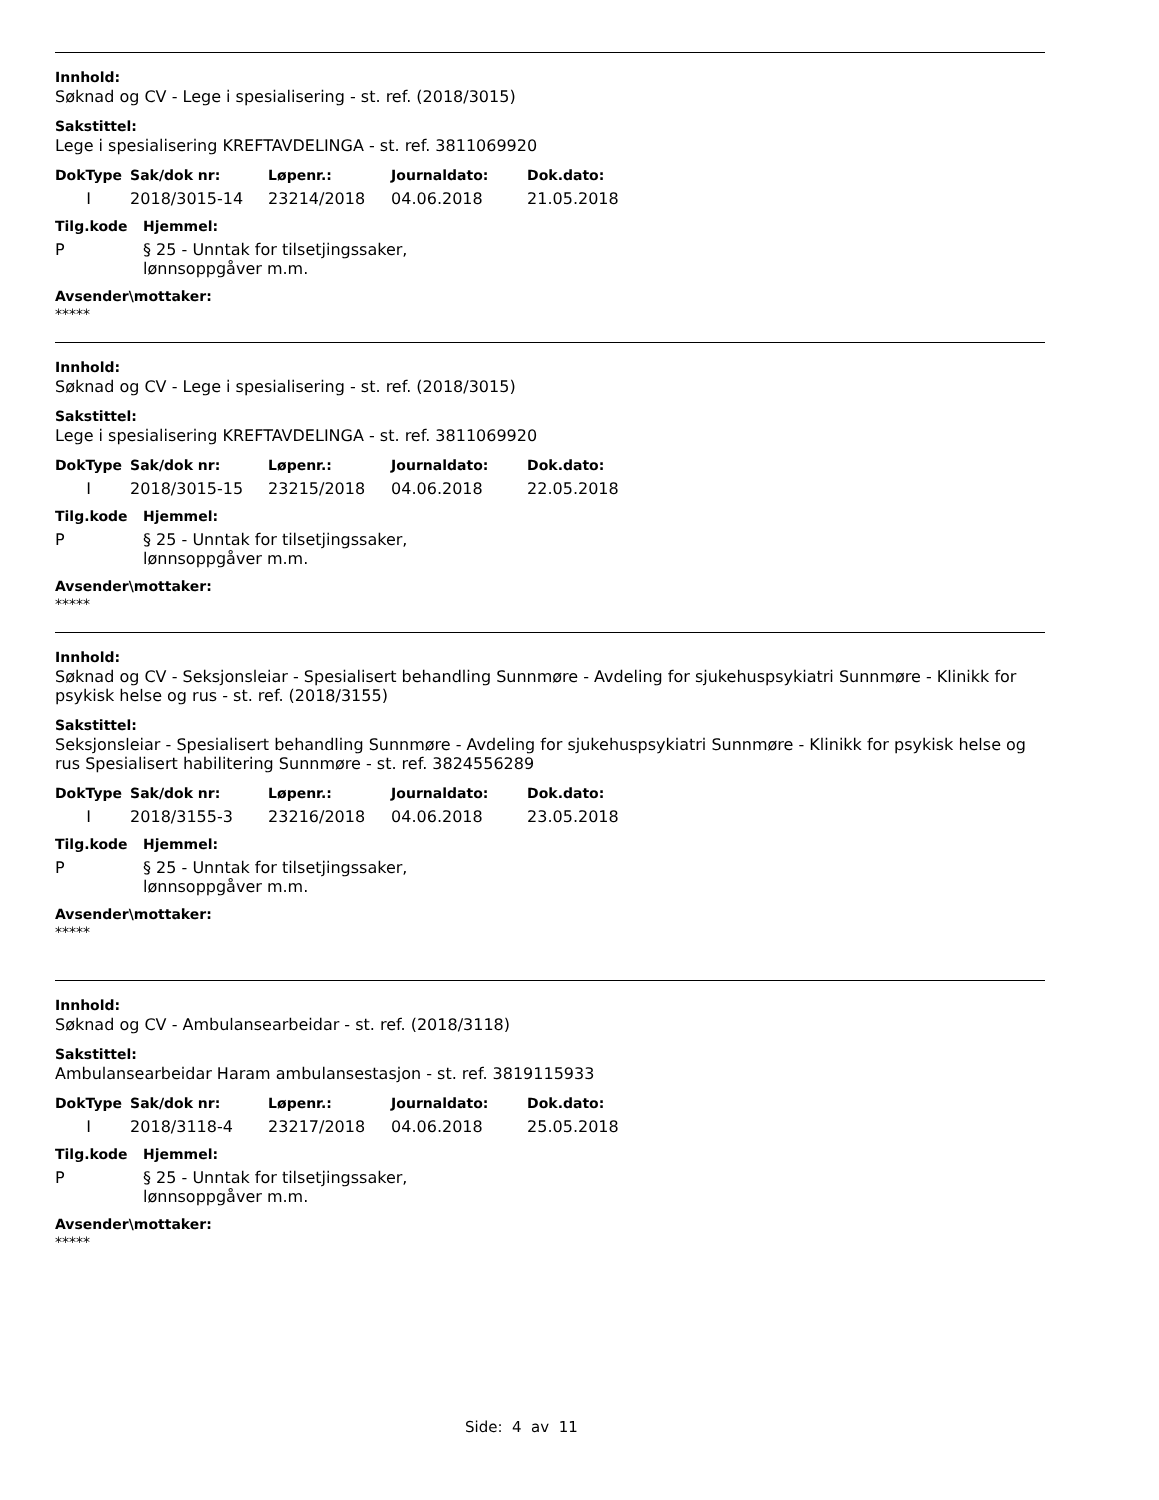Innhold:
Søknad og CV - Lege i spesialisering - st. ref. (2018/3015)
Sakstittel:
Lege i spesialisering KREFTAVDELINGA - st. ref. 3811069920
| DokType | Sak/dok nr: | Løpenr.: | Journaldato: | Dok.dato: |
| --- | --- | --- | --- | --- |
| I | 2018/3015-14 | 23214/2018 | 04.06.2018 | 21.05.2018 |
| Tilg.kode | Hjemmel: |
| --- | --- |
| P | § 25 - Unntak for tilsetjingssaker, lønnsoppgåver m.m. |
Avsender\mottaker:
*****
Innhold:
Søknad og CV - Lege i spesialisering - st. ref. (2018/3015)
Sakstittel:
Lege i spesialisering KREFTAVDELINGA - st. ref. 3811069920
| DokType | Sak/dok nr: | Løpenr.: | Journaldato: | Dok.dato: |
| --- | --- | --- | --- | --- |
| I | 2018/3015-15 | 23215/2018 | 04.06.2018 | 22.05.2018 |
| Tilg.kode | Hjemmel: |
| --- | --- |
| P | § 25 - Unntak for tilsetjingssaker, lønnsoppgåver m.m. |
Avsender\mottaker:
*****
Innhold:
Søknad og CV - Seksjonsleiar - Spesialisert behandling Sunnmøre - Avdeling for sjukehuspsykiatri Sunnmøre - Klinikk for psykisk helse og rus - st. ref. (2018/3155)
Sakstittel:
Seksjonsleiar - Spesialisert behandling Sunnmøre - Avdeling for sjukehuspsykiatri Sunnmøre - Klinikk for psykisk helse og rus Spesialisert habilitering Sunnmøre - st. ref. 3824556289
| DokType | Sak/dok nr: | Løpenr.: | Journaldato: | Dok.dato: |
| --- | --- | --- | --- | --- |
| I | 2018/3155-3 | 23216/2018 | 04.06.2018 | 23.05.2018 |
| Tilg.kode | Hjemmel: |
| --- | --- |
| P | § 25 - Unntak for tilsetjingssaker, lønnsoppgåver m.m. |
Avsender\mottaker:
*****
Innhold:
Søknad og CV - Ambulansearbeidar - st. ref. (2018/3118)
Sakstittel:
Ambulansearbeidar Haram ambulansestasjon - st. ref. 3819115933
| DokType | Sak/dok nr: | Løpenr.: | Journaldato: | Dok.dato: |
| --- | --- | --- | --- | --- |
| I | 2018/3118-4 | 23217/2018 | 04.06.2018 | 25.05.2018 |
| Tilg.kode | Hjemmel: |
| --- | --- |
| P | § 25 - Unntak for tilsetjingssaker, lønnsoppgåver m.m. |
Avsender\mottaker:
*****
Side: 4 av 11